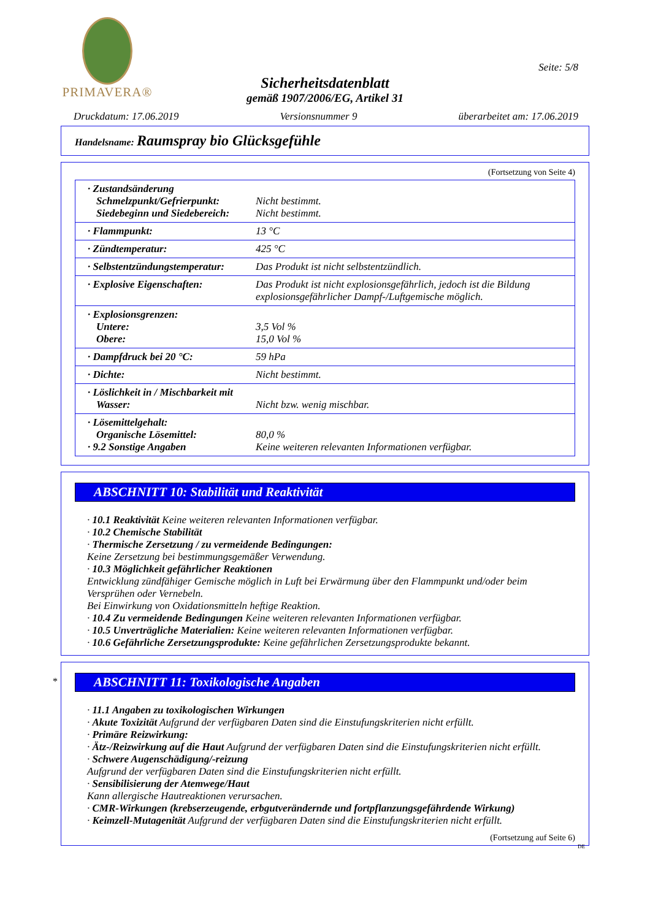PRIMAVERA®
Seite: 5/8
Sicherheitsdatenblatt
gemäß 1907/2006/EG, Artikel 31
Druckdatum: 17.06.2019 Versionsnummer 9 überarbeitet am: 17.06.2019
Handelsname: Raumspray bio Glücksgefühle
(Fortsetzung von Seite 4)
| · Zustandsänderung Schmelzpunkt/Gefrierpunkt: Siedebeginn und Siedebereich: | Nicht bestimmt. Nicht bestimmt. |
| · Flammpunkt: | 13 °C |
| · Zündtemperatur: | 425 °C |
| · Selbstentzündungstemperatur: | Das Produkt ist nicht selbstentzündlich. |
| · Explosive Eigenschaften: | Das Produkt ist nicht explosionsgefährlich, jedoch ist die Bildung explosionsgefährlicher Dampf-/Luftgemische möglich. |
| · Explosionsgrenzen: Untere: Obere: | 3,5 Vol % 15,0 Vol % |
| · Dampfdruck bei 20 °C: | 59 hPa |
| · Dichte: | Nicht bestimmt. |
| · Löslichkeit in / Mischbarkeit mit Wasser: | Nicht bzw. wenig mischbar. |
| · Lösemittelgehalt: Organische Lösemittel: · 9.2 Sonstige Angaben | 80,0 % Keine weiteren relevanten Informationen verfügbar. |
ABSCHNITT 10: Stabilität und Reaktivität
· 10.1 Reaktivität Keine weiteren relevanten Informationen verfügbar.
· 10.2 Chemische Stabilität
· Thermische Zersetzung / zu vermeidende Bedingungen:
Keine Zersetzung bei bestimmungsgemäßer Verwendung.
· 10.3 Möglichkeit gefährlicher Reaktionen
Entwicklung zündfähiger Gemische möglich in Luft bei Erwärmung über den Flammpunkt und/oder beim Versprühen oder Vernebeln.
Bei Einwirkung von Oxidationsmitteln heftige Reaktion.
· 10.4 Zu vermeidende Bedingungen Keine weiteren relevanten Informationen verfügbar.
· 10.5 Unverträgliche Materialien: Keine weiteren relevanten Informationen verfügbar.
· 10.6 Gefährliche Zersetzungsprodukte: Keine gefährlichen Zersetzungsprodukte bekannt.
*
ABSCHNITT 11: Toxikologische Angaben
· 11.1 Angaben zu toxikologischen Wirkungen
· Akute Toxizität Aufgrund der verfügbaren Daten sind die Einstufungskriterien nicht erfüllt.
· Primäre Reizwirkung:
· Ätz-/Reizwirkung auf die Haut Aufgrund der verfügbaren Daten sind die Einstufungskriterien nicht erfüllt.
· Schwere Augenschädigung/-reizung
Aufgrund der verfügbaren Daten sind die Einstufungskriterien nicht erfüllt.
· Sensibilisierung der Atemwege/Haut
Kann allergische Hautreaktionen verursachen.
· CMR-Wirkungen (krebserzeugende, erbgutverändernde und fortpflanzungsgefährdende Wirkung)
· Keimzell-Mutagenität Aufgrund der verfügbaren Daten sind die Einstufungskriterien nicht erfüllt.
(Fortsetzung auf Seite 6)
DE